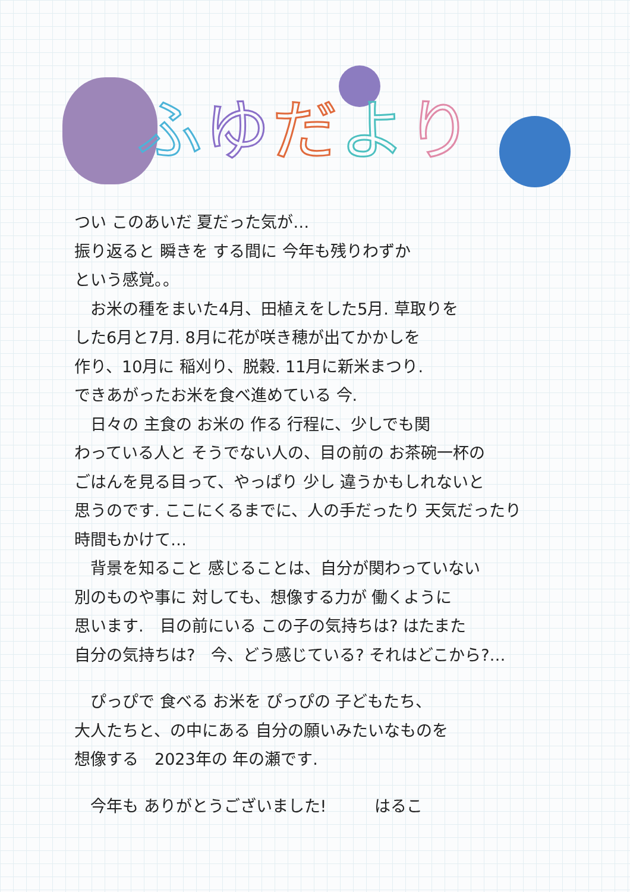ふゆだより
つい このあいだ 夏だった気が…
振り返ると 瞬きを する間に 今年も残りわずか
という感覚。。
　お米の種をまいた4月、田植えをした5月. 草取りを
した6月と7月. 8月に花が咲き穂が出てかかしを
作り、10月に 稲刈り、脱穀. 11月に新米まつり.
できあがったお米を食べ進めている 今.
　日々の 主食の お米の 作る 行程に、少しでも関
わっている人と そうでない人の、目の前の お茶碗一杯の
ごはんを見る目って、やっぱり 少し 違うかもしれないと
思うのです. ここにくるまでに、人の手だったり 天気だったり
時間もかけて…
　背景を知ること 感じることは、自分が関わっていない
別のものや事に 対しても、想像する力が 働くように
思います.　目の前にいる この子の気持ちは? はたまた
自分の気持ちは?　今、どう感じている? それはどこから?…
　ぴっぴで 食べる お米を ぴっぴの 子どもたち、
大人たちと、の中にある 自分の願いみたいなものを
想像する　2023年の 年の瀬です.
　今年も ありがとうございました!　　　はるこ